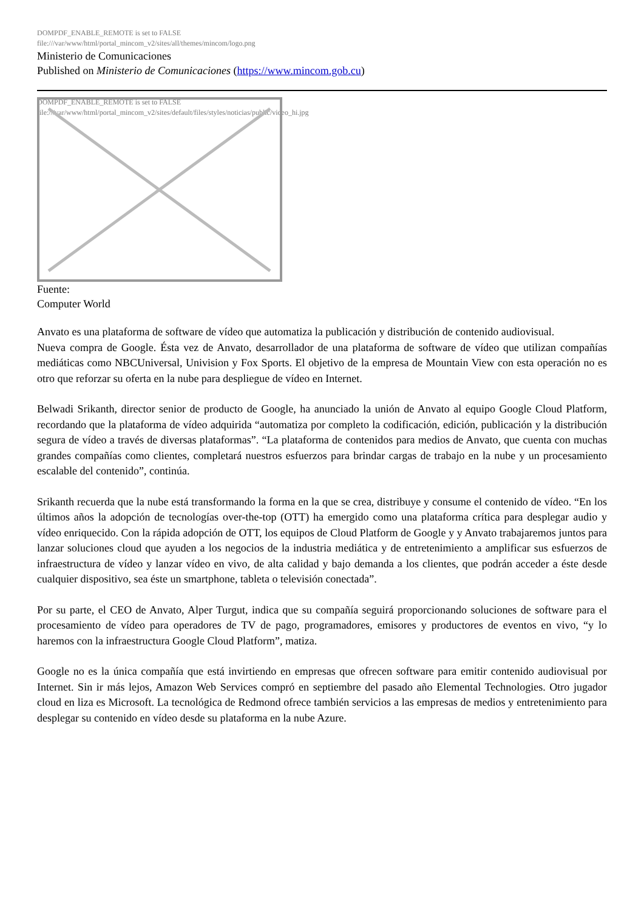DOMPDF_ENABLE_REMOTE is set to FALSE
file:///var/www/html/portal_mincom_v2/sites/all/themes/mincom/logo.png
Ministerio de Comunicaciones
Published on Ministerio de Comunicaciones (https://www.mincom.gob.cu)
DOMPDF_ENABLE_REMOTE is set to FALSE
file:///var/www/html/portal_mincom_v2/sites/default/files/styles/noticias/public/video_hi.jpg
Fuente:
Computer World
Anvato es una plataforma de software de vídeo que automatiza la publicación y distribución de contenido audiovisual.
Nueva compra de Google. Ésta vez de Anvato, desarrollador de una plataforma de software de vídeo que utilizan compañías mediáticas como NBCUniversal, Univision y Fox Sports. El objetivo de la empresa de Mountain View con esta operación no es otro que reforzar su oferta en la nube para despliegue de vídeo en Internet.
Belwadi Srikanth, director senior de producto de Google, ha anunciado la unión de Anvato al equipo Google Cloud Platform, recordando que la plataforma de vídeo adquirida “automatiza por completo la codificación, edición, publicación y la distribución segura de vídeo a través de diversas plataformas”. “La plataforma de contenidos para medios de Anvato, que cuenta con muchas grandes compañías como clientes, completará nuestros esfuerzos para brindar cargas de trabajo en la nube y un procesamiento escalable del contenido”, continúa.
Srikanth recuerda que la nube está transformando la forma en la que se crea, distribuye y consume el contenido de vídeo. “En los últimos años la adopción de tecnologías over-the-top (OTT) ha emergido como una plataforma crítica para desplegar audio y vídeo enriquecido. Con la rápida adopción de OTT, los equipos de Cloud Platform de Google y y Anvato trabajaremos juntos para lanzar soluciones cloud que ayuden a los negocios de la industria mediática y de entretenimiento a amplificar sus esfuerzos de infraestructura de vídeo y lanzar vídeo en vivo, de alta calidad y bajo demanda a los clientes, que podrán acceder a éste desde cualquier dispositivo, sea éste un smartphone, tableta o televisión conectada”.
Por su parte, el CEO de Anvato, Alper Turgut, indica que su compañía seguirá proporcionando soluciones de software para el procesamiento de vídeo para operadores de TV de pago, programadores, emisores y productores de eventos en vivo, “y lo haremos con la infraestructura Google Cloud Platform”, matiza.
Google no es la única compañía que está invirtiendo en empresas que ofrecen software para emitir contenido audiovisual por Internet. Sin ir más lejos, Amazon Web Services compró en septiembre del pasado año Elemental Technologies. Otro jugador cloud en liza es Microsoft. La tecnológica de Redmond ofrece también servicios a las empresas de medios y entretenimiento para desplegar su contenido en vídeo desde su plataforma en la nube Azure.